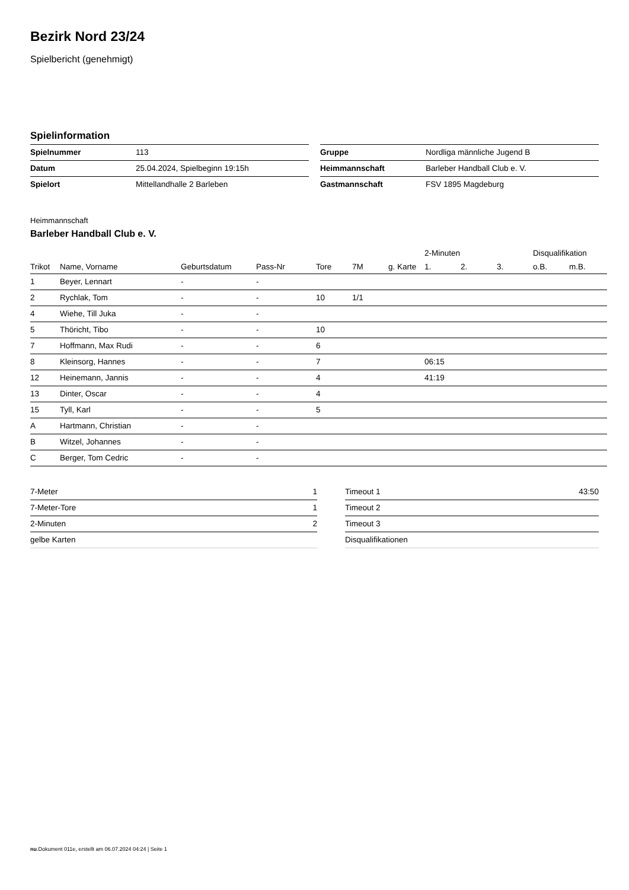Bezirk Nord 23/24
Spielbericht (genehmigt)
Spielinformation
| Spielnummer | 113 |
| Datum | 25.04.2024, Spielbeginn 19:15h |
| Spielort | Mittellandhalle 2 Barleben |
| Gruppe | Nordliga männliche Jugend B |
| Heimmannschaft | Barleber Handball Club e. V. |
| Gastmannschaft | FSV 1895 Magdeburg |
Heimmannschaft
Barleber Handball Club e. V.
| | | | | | | | 2-Minuten | | | Disqualifikation | |
| --- | --- | --- | --- | --- | --- | --- | --- | --- | --- | --- | --- |
| Trikot | Name, Vorname | Geburtsdatum | Pass-Nr | Tore | 7M | g. Karte | 1. | 2. | 3. | o.B. | m.B. |
| 1 | Beyer, Lennart | - | - | | | | | | | | |
| 2 | Rychlak, Tom | - | - | 10 | 1/1 | | | | | | |
| 4 | Wiehe, Till Juka | - | - | | | | | | | | |
| 5 | Thöricht, Tibo | - | - | 10 | | | | | | | |
| 7 | Hoffmann, Max Rudi | - | - | 6 | | | | | | | |
| 8 | Kleinsorg, Hannes | - | - | 7 | | | 06:15 | | | | |
| 12 | Heinemann, Jannis | - | - | 4 | | | 41:19 | | | | |
| 13 | Dinter, Oscar | - | - | 4 | | | | | | | |
| 15 | Tyll, Karl | - | - | 5 | | | | | | | |
| A | Hartmann, Christian | - | - | | | | | | | | |
| B | Witzel, Johannes | - | - | | | | | | | | |
| C | Berger, Tom Cedric | - | - | | | | | | | | |
| 7-Meter | 1 |
| 7-Meter-Tore | 1 |
| 2-Minuten | 2 |
| gelbe Karten | |
| Timeout 1 | 43:50 |
| Timeout 2 | |
| Timeout 3 | |
| Disqualifikationen | |
nu.Dokument 011e, erstellt am 06.07.2024 04:24 | Seite 1